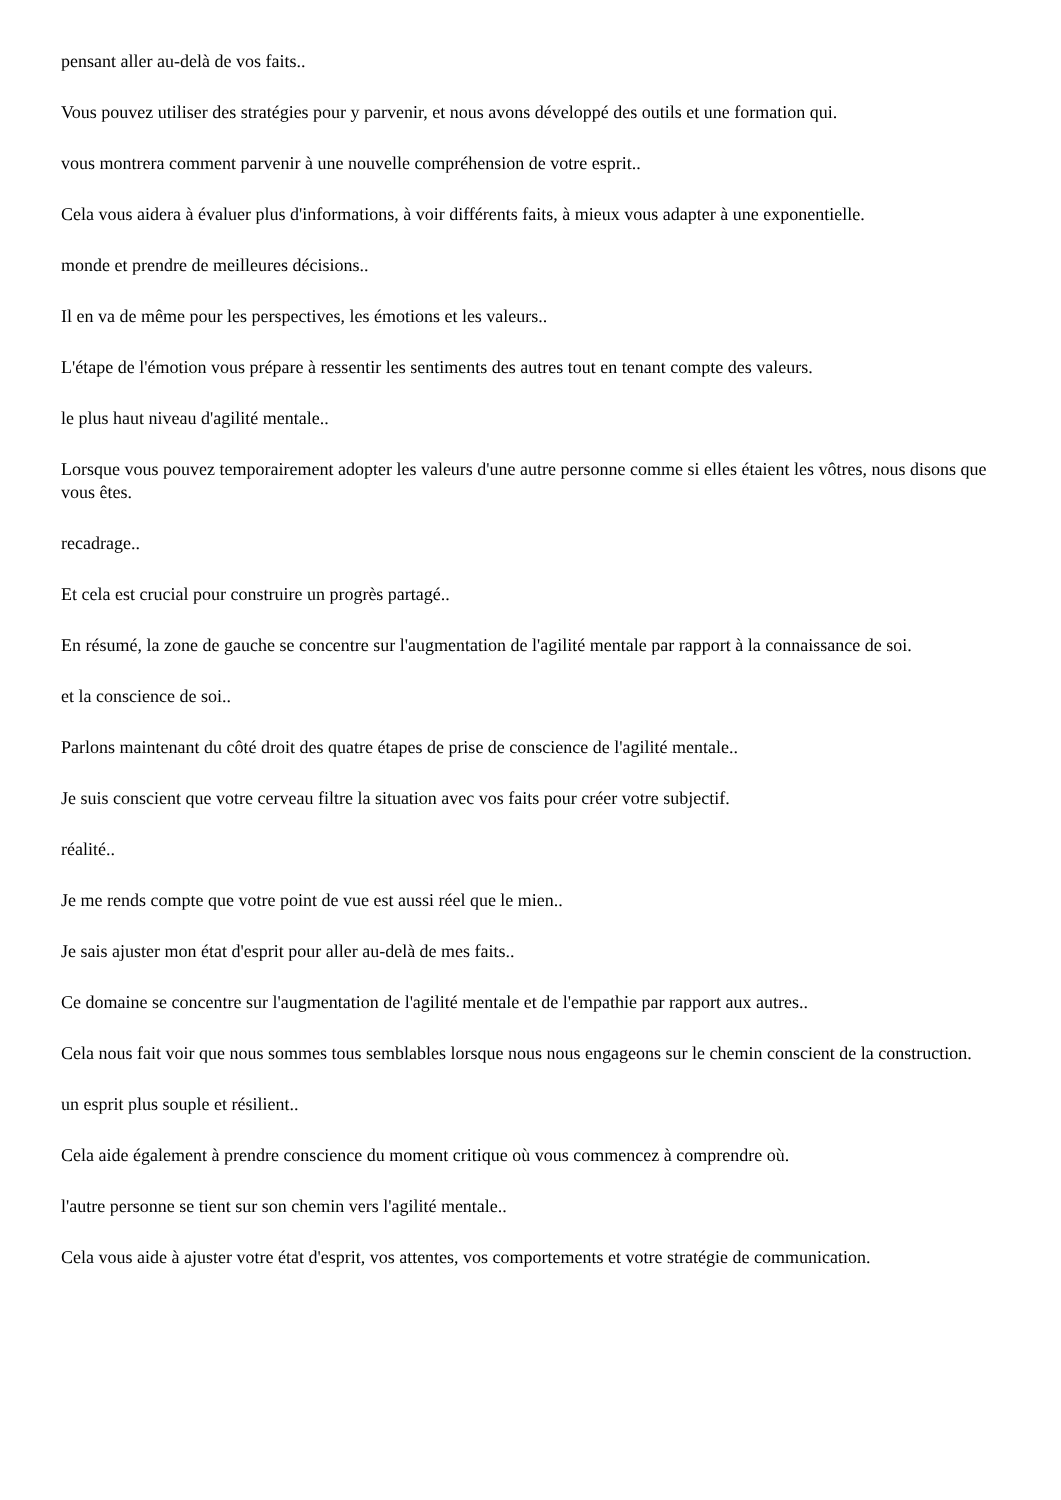pensant aller au-delà de vos faits..
Vous pouvez utiliser des stratégies pour y parvenir, et nous avons développé des outils et une formation qui.
vous montrera comment parvenir à une nouvelle compréhension de votre esprit..
Cela vous aidera à évaluer plus d'informations, à voir différents faits, à mieux vous adapter à une exponentielle.
monde et prendre de meilleures décisions..
Il en va de même pour les perspectives, les émotions et les valeurs..
L'étape de l'émotion vous prépare à ressentir les sentiments des autres tout en tenant compte des valeurs.
le plus haut niveau d'agilité mentale..
Lorsque vous pouvez temporairement adopter les valeurs d'une autre personne comme si elles étaient les vôtres, nous disons que vous êtes.
recadrage..
Et cela est crucial pour construire un progrès partagé..
En résumé, la zone de gauche se concentre sur l'augmentation de l'agilité mentale par rapport à la connaissance de soi.
et la conscience de soi..
Parlons maintenant du côté droit des quatre étapes de prise de conscience de l'agilité mentale..
Je suis conscient que votre cerveau filtre la situation avec vos faits pour créer votre subjectif.
réalité..
Je me rends compte que votre point de vue est aussi réel que le mien..
Je sais ajuster mon état d'esprit pour aller au-delà de mes faits..
Ce domaine se concentre sur l'augmentation de l'agilité mentale et de l'empathie par rapport aux autres..
Cela nous fait voir que nous sommes tous semblables lorsque nous nous engageons sur le chemin conscient de la construction.
un esprit plus souple et résilient..
Cela aide également à prendre conscience du moment critique où vous commencez à comprendre où.
l'autre personne se tient sur son chemin vers l'agilité mentale..
Cela vous aide à ajuster votre état d'esprit, vos attentes, vos comportements et votre stratégie de communication.